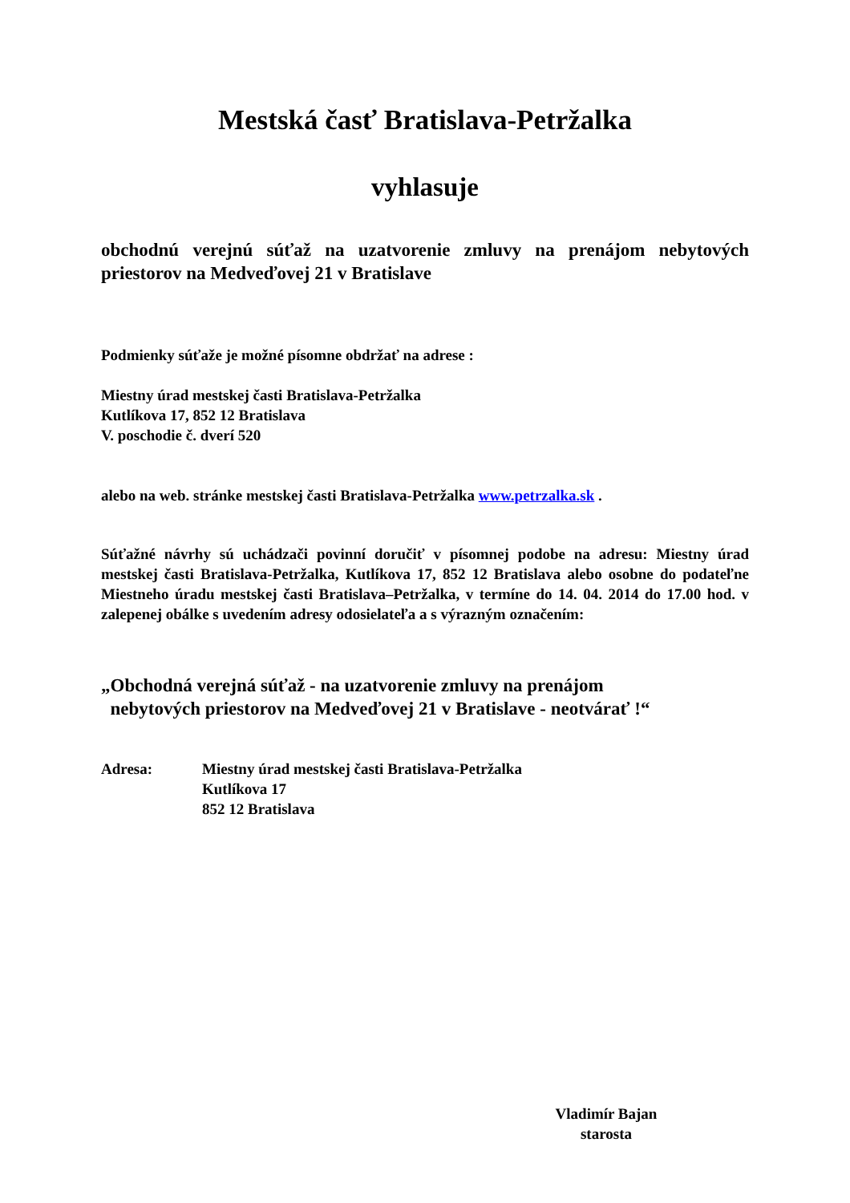Mestská časť Bratislava-Petržalka
vyhlasuje
obchodnú verejnú súťaž na uzatvorenie zmluvy na prenájom nebytových priestorov na Medveďovej 21 v Bratislave
Podmienky súťaže je možné písomne obdržať na adrese :
Miestny úrad mestskej časti Bratislava-Petržalka
Kutlíkova 17, 852 12 Bratislava
V. poschodie č. dverí 520
alebo na web. stránke mestskej časti Bratislava-Petržalka www.petrzalka.sk .
Súťažné návrhy sú uchádzači povinní doručiť v písomnej podobe na adresu: Miestny úrad mestskej časti Bratislava-Petržalka, Kutlíkova 17, 852 12 Bratislava alebo osobne do podateľne Miestneho úradu mestskej časti Bratislava–Petržalka, v termíne do 14. 04. 2014 do 17.00 hod. v zalepenej obálke s uvedením adresy odosielateľa a s výrazným označením:
„Obchodná verejná súťaž - na uzatvorenie zmluvy na prenájom
nebytových priestorov na Medveďovej 21 v Bratislave - neotvárať !“
Adresa: Miestny úrad mestskej časti Bratislava-Petržalka
Kutlíkova 17
852 12 Bratislava
Vladimír Bajan
starosta